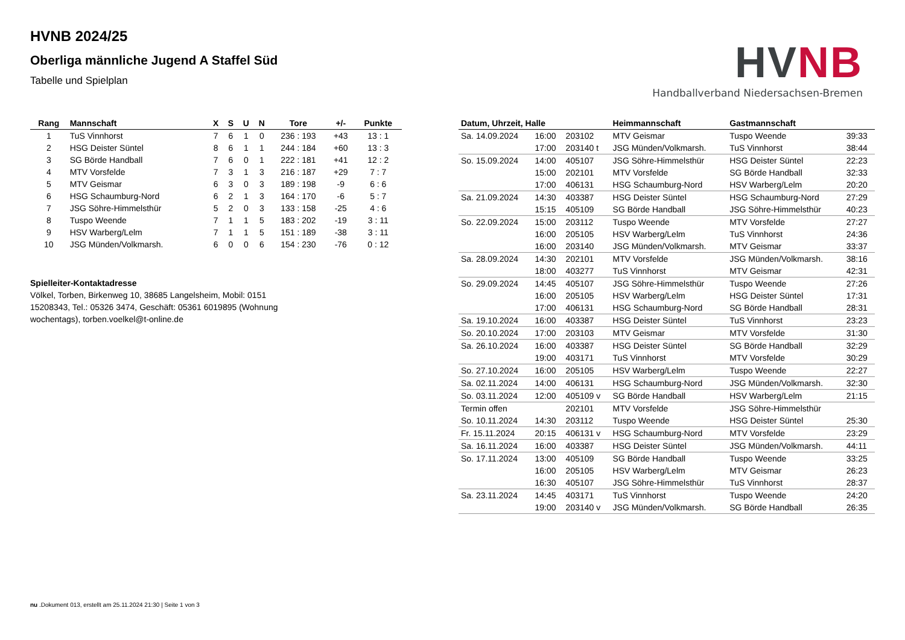HVNB 2024/25
Oberliga männliche Jugend A Staffel Süd
Tabelle und Spielplan
HVNB
Handballverband Niedersachsen-Bremen
| Rang | Mannschaft | X | S | U | N | Tore | +/- | Punkte |
| --- | --- | --- | --- | --- | --- | --- | --- | --- |
| 1 | TuS Vinnhorst | 7 | 6 | 1 | 0 | 236 : 193 | +43 | 13 : 1 |
| 2 | HSG Deister Süntel | 8 | 6 | 1 | 1 | 244 : 184 | +60 | 13 : 3 |
| 3 | SG Börde Handball | 7 | 6 | 0 | 1 | 222 : 181 | +41 | 12 : 2 |
| 4 | MTV Vorsfelde | 7 | 3 | 1 | 3 | 216 : 187 | +29 | 7 : 7 |
| 5 | MTV Geismar | 6 | 3 | 0 | 3 | 189 : 198 | -9 | 6 : 6 |
| 6 | HSG Schaumburg-Nord | 6 | 2 | 1 | 3 | 164 : 170 | -6 | 5 : 7 |
| 7 | JSG Söhre-Himmelsthür | 5 | 2 | 0 | 3 | 133 : 158 | -25 | 4 : 6 |
| 8 | Tuspo Weende | 7 | 1 | 1 | 5 | 183 : 202 | -19 | 3 : 11 |
| 9 | HSV Warberg/Lelm | 7 | 1 | 1 | 5 | 151 : 189 | -38 | 3 : 11 |
| 10 | JSG Münden/Volkmarsh. | 6 | 0 | 0 | 6 | 154 : 230 | -76 | 0 : 12 |
Spielleiter-Kontaktadresse
Völkel, Torben, Birkenweg 10, 38685 Langelsheim, Mobil: 0151 15208343, Tel.: 05326 3474, Geschäft: 05361 6019895 (Wohnung wochentags), torben.voelkel@t-online.de
| Datum, Uhrzeit, Halle | | | Heimmannschaft | Gastmannschaft | |
| --- | --- | --- | --- | --- | --- |
| Sa. 14.09.2024 | 16:00 | 203102 | MTV Geismar | Tuspo Weende | 39:33 |
| | 17:00 | 203140 t | JSG Münden/Volkmarsh. | TuS Vinnhorst | 38:44 |
| So. 15.09.2024 | 14:00 | 405107 | JSG Söhre-Himmelsthür | HSG Deister Süntel | 22:23 |
| | 15:00 | 202101 | MTV Vorsfelde | SG Börde Handball | 32:33 |
| | 17:00 | 406131 | HSG Schaumburg-Nord | HSV Warberg/Lelm | 20:20 |
| Sa. 21.09.2024 | 14:30 | 403387 | HSG Deister Süntel | HSG Schaumburg-Nord | 27:29 |
| | 15:15 | 405109 | SG Börde Handball | JSG Söhre-Himmelsthür | 40:23 |
| So. 22.09.2024 | 15:00 | 203112 | Tuspo Weende | MTV Vorsfelde | 27:27 |
| | 16:00 | 205105 | HSV Warberg/Lelm | TuS Vinnhorst | 24:36 |
| | 16:00 | 203140 | JSG Münden/Volkmarsh. | MTV Geismar | 33:37 |
| Sa. 28.09.2024 | 14:30 | 202101 | MTV Vorsfelde | JSG Münden/Volkmarsh. | 38:16 |
| | 18:00 | 403277 | TuS Vinnhorst | MTV Geismar | 42:31 |
| So. 29.09.2024 | 14:45 | 405107 | JSG Söhre-Himmelsthür | Tuspo Weende | 27:26 |
| | 16:00 | 205105 | HSV Warberg/Lelm | HSG Deister Süntel | 17:31 |
| | 17:00 | 406131 | HSG Schaumburg-Nord | SG Börde Handball | 28:31 |
| Sa. 19.10.2024 | 16:00 | 403387 | HSG Deister Süntel | TuS Vinnhorst | 23:23 |
| So. 20.10.2024 | 17:00 | 203103 | MTV Geismar | MTV Vorsfelde | 31:30 |
| Sa. 26.10.2024 | 16:00 | 403387 | HSG Deister Süntel | SG Börde Handball | 32:29 |
| | 19:00 | 403171 | TuS Vinnhorst | MTV Vorsfelde | 30:29 |
| So. 27.10.2024 | 16:00 | 205105 | HSV Warberg/Lelm | Tuspo Weende | 22:27 |
| Sa. 02.11.2024 | 14:00 | 406131 | HSG Schaumburg-Nord | JSG Münden/Volkmarsh. | 32:30 |
| So. 03.11.2024 | 12:00 | 405109 v | SG Börde Handball | HSV Warberg/Lelm | 21:15 |
| Termin offen | | 202101 | MTV Vorsfelde | JSG Söhre-Himmelsthür | |
| So. 10.11.2024 | 14:30 | 203112 | Tuspo Weende | HSG Deister Süntel | 25:30 |
| Fr. 15.11.2024 | 20:15 | 406131 v | HSG Schaumburg-Nord | MTV Vorsfelde | 23:29 |
| Sa. 16.11.2024 | 16:00 | 403387 | HSG Deister Süntel | JSG Münden/Volkmarsh. | 44:11 |
| So. 17.11.2024 | 13:00 | 405109 | SG Börde Handball | Tuspo Weende | 33:25 |
| | 16:00 | 205105 | HSV Warberg/Lelm | MTV Geismar | 26:23 |
| | 16:30 | 405107 | JSG Söhre-Himmelsthür | TuS Vinnhorst | 28:37 |
| Sa. 23.11.2024 | 14:45 | 403171 | TuS Vinnhorst | Tuspo Weende | 24:20 |
| | 19:00 | 203140 v | JSG Münden/Volkmarsh. | SG Börde Handball | 26:35 |
nu .Dokument 013, erstellt am 25.11.2024 21:30 | Seite 1 von 3